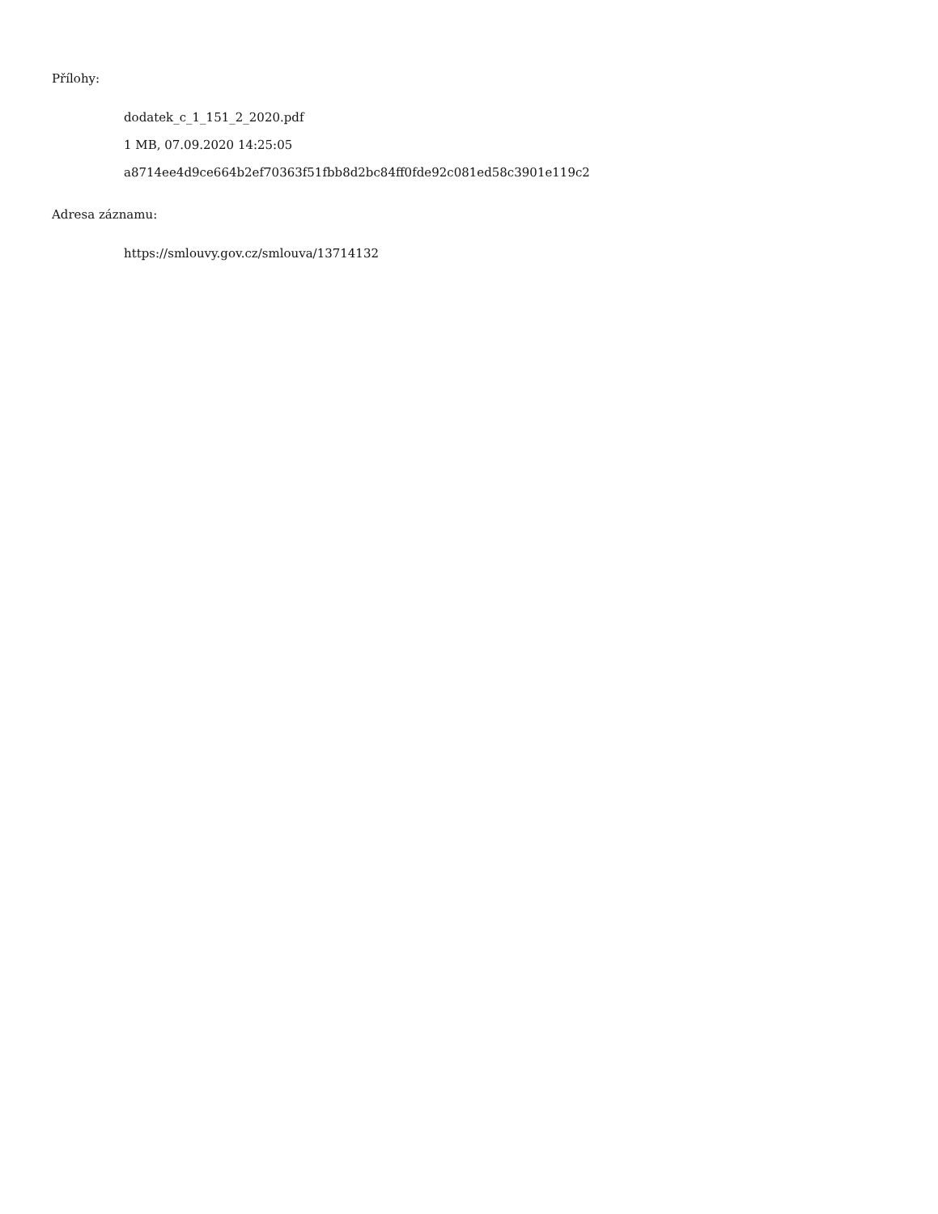Přílohy:
dodatek_c_1_151_2_2020.pdf
1 MB, 07.09.2020 14:25:05
a8714ee4d9ce664b2ef70363f51fbb8d2bc84ff0fde92c081ed58c3901e119c2
Adresa záznamu:
https://smlouvy.gov.cz/smlouva/13714132